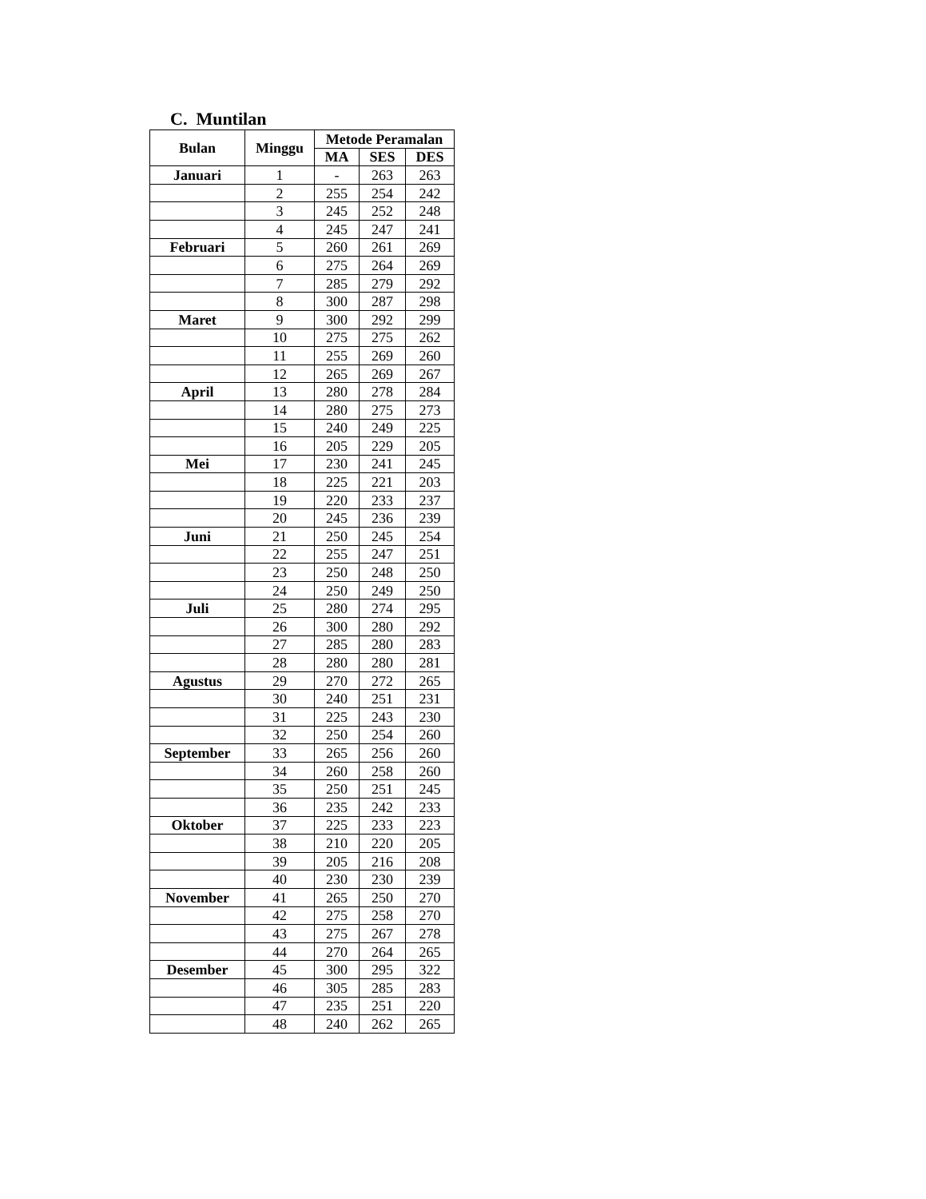C. Muntilan
| Bulan | Minggu | Metode Peramalan | | |
| --- | --- | --- | --- | --- |
| | | MA | SES | DES |
| Januari | 1 | - | 263 | 263 |
| | 2 | 255 | 254 | 242 |
| | 3 | 245 | 252 | 248 |
| | 4 | 245 | 247 | 241 |
| Februari | 5 | 260 | 261 | 269 |
| | 6 | 275 | 264 | 269 |
| | 7 | 285 | 279 | 292 |
| | 8 | 300 | 287 | 298 |
| Maret | 9 | 300 | 292 | 299 |
| | 10 | 275 | 275 | 262 |
| | 11 | 255 | 269 | 260 |
| | 12 | 265 | 269 | 267 |
| April | 13 | 280 | 278 | 284 |
| | 14 | 280 | 275 | 273 |
| | 15 | 240 | 249 | 225 |
| | 16 | 205 | 229 | 205 |
| Mei | 17 | 230 | 241 | 245 |
| | 18 | 225 | 221 | 203 |
| | 19 | 220 | 233 | 237 |
| | 20 | 245 | 236 | 239 |
| Juni | 21 | 250 | 245 | 254 |
| | 22 | 255 | 247 | 251 |
| | 23 | 250 | 248 | 250 |
| | 24 | 250 | 249 | 250 |
| Juli | 25 | 280 | 274 | 295 |
| | 26 | 300 | 280 | 292 |
| | 27 | 285 | 280 | 283 |
| | 28 | 280 | 280 | 281 |
| Agustus | 29 | 270 | 272 | 265 |
| | 30 | 240 | 251 | 231 |
| | 31 | 225 | 243 | 230 |
| | 32 | 250 | 254 | 260 |
| September | 33 | 265 | 256 | 260 |
| | 34 | 260 | 258 | 260 |
| | 35 | 250 | 251 | 245 |
| | 36 | 235 | 242 | 233 |
| Oktober | 37 | 225 | 233 | 223 |
| | 38 | 210 | 220 | 205 |
| | 39 | 205 | 216 | 208 |
| | 40 | 230 | 230 | 239 |
| November | 41 | 265 | 250 | 270 |
| | 42 | 275 | 258 | 270 |
| | 43 | 275 | 267 | 278 |
| | 44 | 270 | 264 | 265 |
| Desember | 45 | 300 | 295 | 322 |
| | 46 | 305 | 285 | 283 |
| | 47 | 235 | 251 | 220 |
| | 48 | 240 | 262 | 265 |